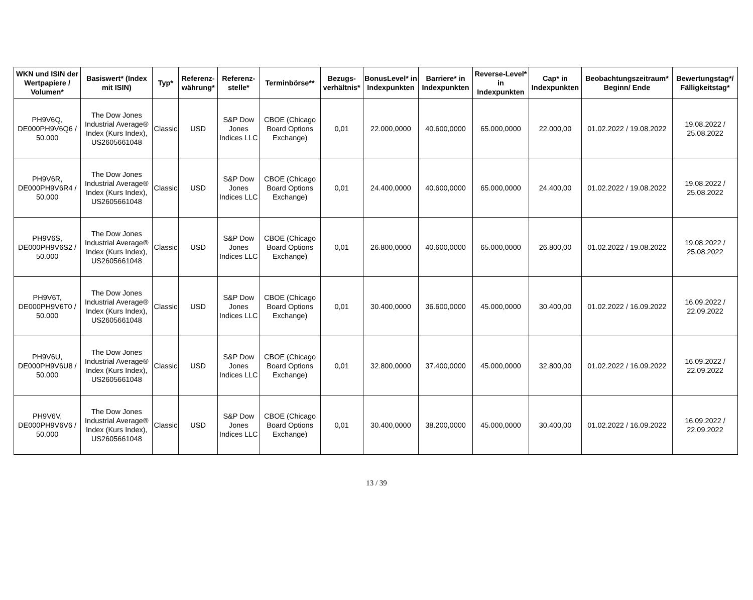| WKN und ISIN der Wertpapiere / Volumen* | Basiswert* (Index mit ISIN) | Typ* | Referenz-währung* | Referenz-stelle* | Terminbörse** | Bezugs-verhältnis* | BonusLevel* in Indexpunkten | Barriere* in Indexpunkten | Reverse-Level* in Indexpunkten | Cap* in Indexpunkten | Beobachtungszeitraum* Beginn/ Ende | Bewertungstag*/ Fälligkeitstag* |
| --- | --- | --- | --- | --- | --- | --- | --- | --- | --- | --- | --- | --- |
| PH9V6Q, DE000PH9V6Q6 / 50.000 | The Dow Jones Industrial Average® Index (Kurs Index), US2605661048 | Classic | USD | S&P Dow Jones Indices LLC | CBOE (Chicago Board Options Exchange) | 0,01 | 22.000,0000 | 40.600,0000 | 65.000,0000 | 22.000,00 | 01.02.2022 / 19.08.2022 | 19.08.2022 / 25.08.2022 |
| PH9V6R, DE000PH9V6R4 / 50.000 | The Dow Jones Industrial Average® Index (Kurs Index), US2605661048 | Classic | USD | S&P Dow Jones Indices LLC | CBOE (Chicago Board Options Exchange) | 0,01 | 24.400,0000 | 40.600,0000 | 65.000,0000 | 24.400,00 | 01.02.2022 / 19.08.2022 | 19.08.2022 / 25.08.2022 |
| PH9V6S, DE000PH9V6S2 / 50.000 | The Dow Jones Industrial Average® Index (Kurs Index), US2605661048 | Classic | USD | S&P Dow Jones Indices LLC | CBOE (Chicago Board Options Exchange) | 0,01 | 26.800,0000 | 40.600,0000 | 65.000,0000 | 26.800,00 | 01.02.2022 / 19.08.2022 | 19.08.2022 / 25.08.2022 |
| PH9V6T, DE000PH9V6T0 / 50.000 | The Dow Jones Industrial Average® Index (Kurs Index), US2605661048 | Classic | USD | S&P Dow Jones Indices LLC | CBOE (Chicago Board Options Exchange) | 0,01 | 30.400,0000 | 36.600,0000 | 45.000,0000 | 30.400,00 | 01.02.2022 / 16.09.2022 | 16.09.2022 / 22.09.2022 |
| PH9V6U, DE000PH9V6U8 / 50.000 | The Dow Jones Industrial Average® Index (Kurs Index), US2605661048 | Classic | USD | S&P Dow Jones Indices LLC | CBOE (Chicago Board Options Exchange) | 0,01 | 32.800,0000 | 37.400,0000 | 45.000,0000 | 32.800,00 | 01.02.2022 / 16.09.2022 | 16.09.2022 / 22.09.2022 |
| PH9V6V, DE000PH9V6V6 / 50.000 | The Dow Jones Industrial Average® Index (Kurs Index), US2605661048 | Classic | USD | S&P Dow Jones Indices LLC | CBOE (Chicago Board Options Exchange) | 0,01 | 30.400,0000 | 38.200,0000 | 45.000,0000 | 30.400,00 | 01.02.2022 / 16.09.2022 | 16.09.2022 / 22.09.2022 |
13 / 39